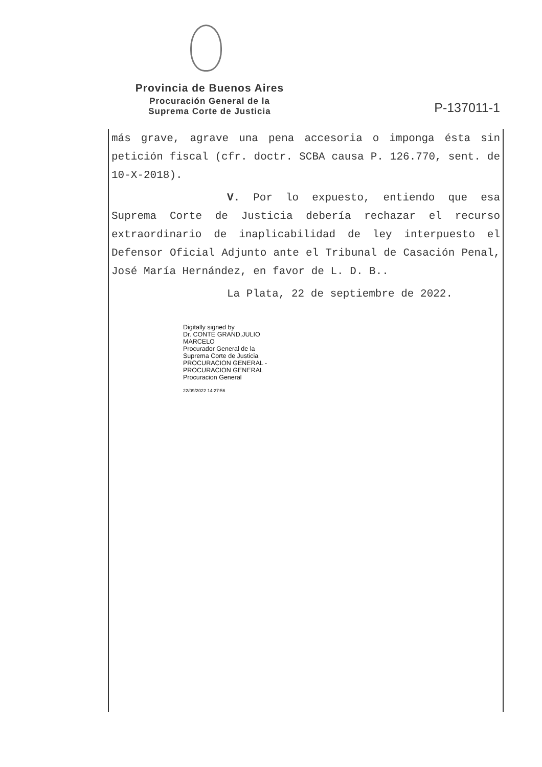Provincia de Buenos Aires
Procuración General de la
Suprema Corte de Justicia
P-137011-1
más grave, agrave una pena accesoria o imponga ésta sin petición fiscal (cfr. doctr. SCBA causa P. 126.770, sent. de 10-X-2018).
V. Por lo expuesto, entiendo que esa Suprema Corte de Justicia debería rechazar el recurso extraordinario de inaplicabilidad de ley interpuesto el Defensor Oficial Adjunto ante el Tribunal de Casación Penal, José María Hernández, en favor de L. D. B..
La Plata, 22 de septiembre de 2022.
Digitally signed by
Dr. CONTE GRAND,JULIO
MARCELO
Procurador General de la
Suprema Corte de Justicia
PROCURACION GENERAL -
PROCURACION GENERAL
Procuracion General
22/09/2022 14:27:56